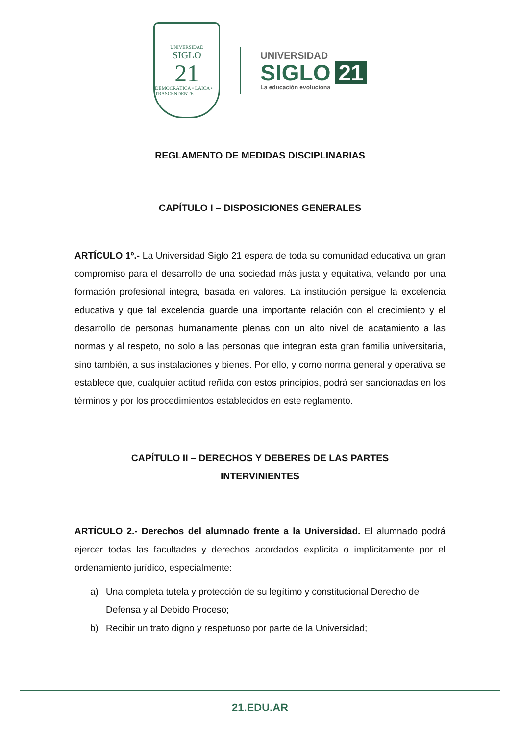UNIVERSIDAD
SIGLO
21
DEMOCRÁTICA • LAICA • TRASCENDENTE
UNIVERSIDAD
SIGLO 21
La educación evoluciona
REGLAMENTO DE MEDIDAS DISCIPLINARIAS
CAPÍTULO I – DISPOSICIONES GENERALES
ARTÍCULO 1º.- La Universidad Siglo 21 espera de toda su comunidad educativa un gran compromiso para el desarrollo de una sociedad más justa y equitativa, velando por una formación profesional integra, basada en valores. La institución persigue la excelencia educativa y que tal excelencia guarde una importante relación con el crecimiento y el desarrollo de personas humanamente plenas con un alto nivel de acatamiento a las normas y al respeto, no solo a las personas que integran esta gran familia universitaria, sino también, a sus instalaciones y bienes. Por ello, y como norma general y operativa se establece que, cualquier actitud reñida con estos principios, podrá ser sancionadas en los términos y por los procedimientos establecidos en este reglamento.
CAPÍTULO II – DERECHOS Y DEBERES DE LAS PARTES
INTERVINIENTES
ARTÍCULO 2.- Derechos del alumnado frente a la Universidad. El alumnado podrá ejercer todas las facultades y derechos acordados explícita o implícitamente por el ordenamiento jurídico, especialmente:
a) Una completa tutela y protección de su legítimo y constitucional Derecho de Defensa y al Debido Proceso;
b) Recibir un trato digno y respetuoso por parte de la Universidad;
21.EDU.AR